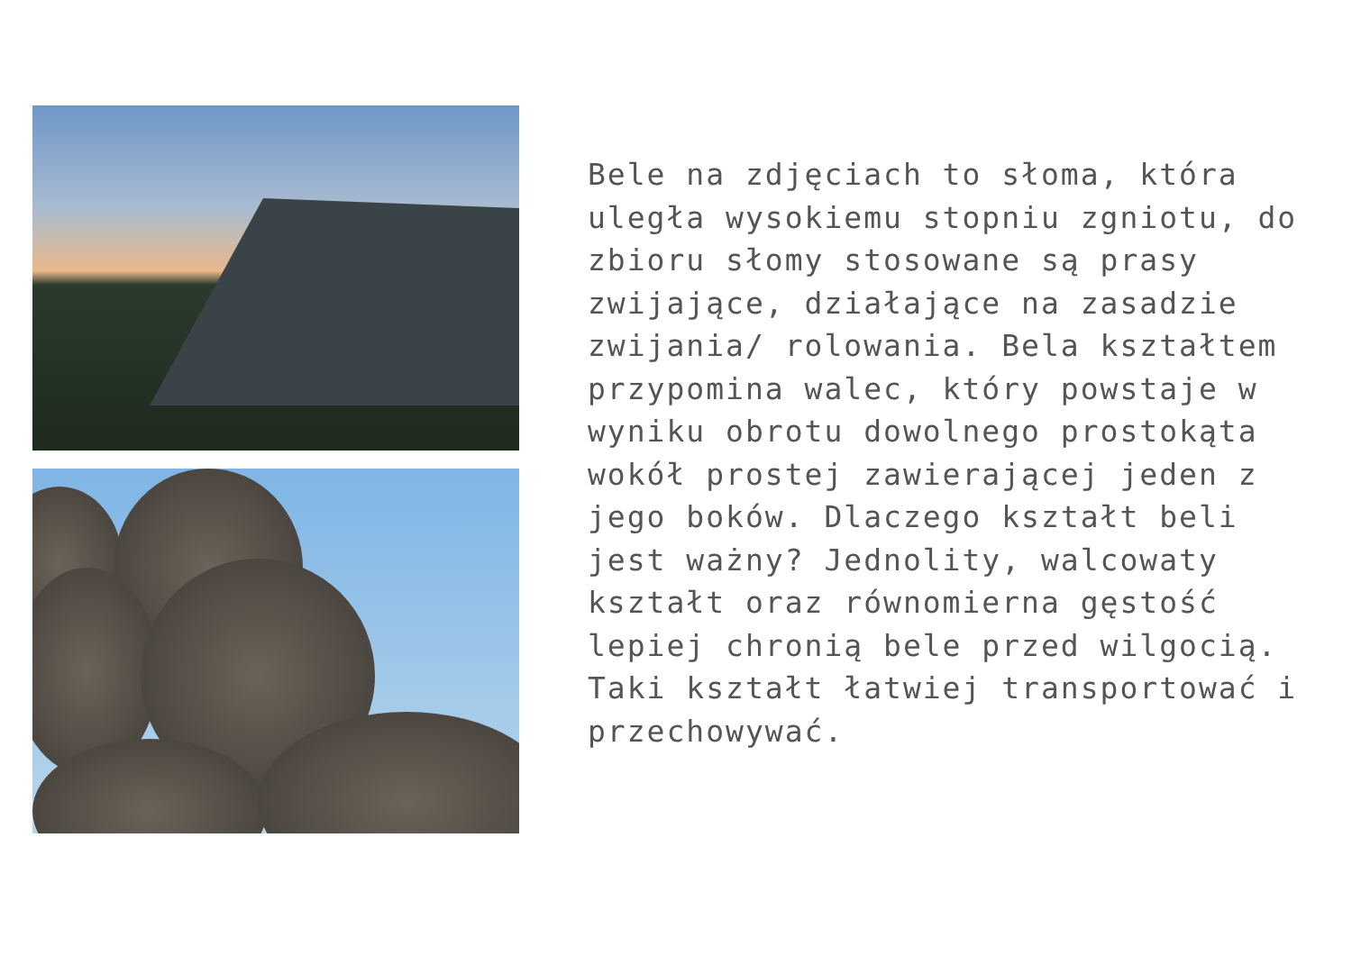Bele na zdjęciach to słoma, która uległa wysokiemu stopniu zgniotu, do zbioru słomy stosowane są prasy zwijające, działające na zasadzie zwijania/ rolowania. Bela kształtem przypomina walec, który powstaje w wyniku obrotu dowolnego prostokąta wokół prostej zawierającej jeden z jego boków. Dlaczego kształt beli jest ważny? Jednolity, walcowaty kształt oraz równomierna gęstość lepiej chronią bele przed wilgocią. Taki kształt łatwiej transportować i przechowywać.